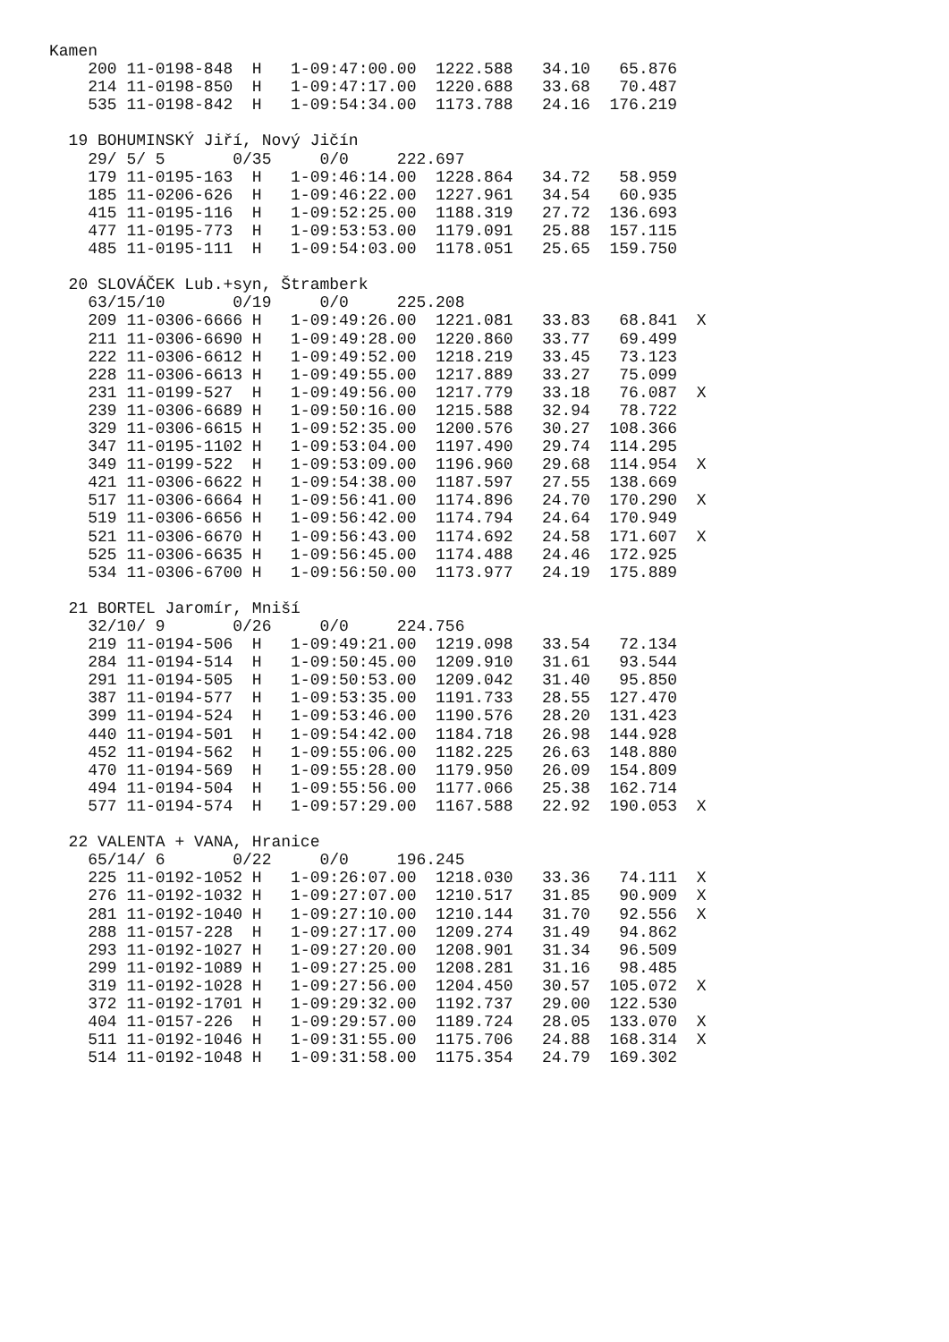Kamen
    200 11-0198-848  H   1-09:47:00.00  1222.588   34.10   65.876
    214 11-0198-850  H   1-09:47:17.00  1220.688   33.68   70.487
    535 11-0198-842  H   1-09:54:34.00  1173.788   24.16  176.219

  19 BOHUMINSKÝ Jiří, Nový Jičín
    29/ 5/ 5       0/35     0/0     222.697
    179 11-0195-163  H   1-09:46:14.00  1228.864   34.72   58.959
    185 11-0206-626  H   1-09:46:22.00  1227.961   34.54   60.935
    415 11-0195-116  H   1-09:52:25.00  1188.319   27.72  136.693
    477 11-0195-773  H   1-09:53:53.00  1179.091   25.88  157.115
    485 11-0195-111  H   1-09:54:03.00  1178.051   25.65  159.750

  20 SLOVÁČEK Lub.+syn, Štramberk
    63/15/10       0/19     0/0     225.208
    209 11-0306-6666 H   1-09:49:26.00  1221.081   33.83   68.841  X
    211 11-0306-6690 H   1-09:49:28.00  1220.860   33.77   69.499
    222 11-0306-6612 H   1-09:49:52.00  1218.219   33.45   73.123
    228 11-0306-6613 H   1-09:49:55.00  1217.889   33.27   75.099
    231 11-0199-527  H   1-09:49:56.00  1217.779   33.18   76.087  X
    239 11-0306-6689 H   1-09:50:16.00  1215.588   32.94   78.722
    329 11-0306-6615 H   1-09:52:35.00  1200.576   30.27  108.366
    347 11-0195-1102 H   1-09:53:04.00  1197.490   29.74  114.295
    349 11-0199-522  H   1-09:53:09.00  1196.960   29.68  114.954  X
    421 11-0306-6622 H   1-09:54:38.00  1187.597   27.55  138.669
    517 11-0306-6664 H   1-09:56:41.00  1174.896   24.70  170.290  X
    519 11-0306-6656 H   1-09:56:42.00  1174.794   24.64  170.949
    521 11-0306-6670 H   1-09:56:43.00  1174.692   24.58  171.607  X
    525 11-0306-6635 H   1-09:56:45.00  1174.488   24.46  172.925
    534 11-0306-6700 H   1-09:56:50.00  1173.977   24.19  175.889

  21 BORTEL Jaromír, Mniší
    32/10/ 9       0/26     0/0     224.756
    219 11-0194-506  H   1-09:49:21.00  1219.098   33.54   72.134
    284 11-0194-514  H   1-09:50:45.00  1209.910   31.61   93.544
    291 11-0194-505  H   1-09:50:53.00  1209.042   31.40   95.850
    387 11-0194-577  H   1-09:53:35.00  1191.733   28.55  127.470
    399 11-0194-524  H   1-09:53:46.00  1190.576   28.20  131.423
    440 11-0194-501  H   1-09:54:42.00  1184.718   26.98  144.928
    452 11-0194-562  H   1-09:55:06.00  1182.225   26.63  148.880
    470 11-0194-569  H   1-09:55:28.00  1179.950   26.09  154.809
    494 11-0194-504  H   1-09:55:56.00  1177.066   25.38  162.714
    577 11-0194-574  H   1-09:57:29.00  1167.588   22.92  190.053  X

  22 VALENTA + VANA, Hranice
    65/14/ 6       0/22     0/0     196.245
    225 11-0192-1052 H   1-09:26:07.00  1218.030   33.36   74.111  X
    276 11-0192-1032 H   1-09:27:07.00  1210.517   31.85   90.909  X
    281 11-0192-1040 H   1-09:27:10.00  1210.144   31.70   92.556  X
    288 11-0157-228  H   1-09:27:17.00  1209.274   31.49   94.862
    293 11-0192-1027 H   1-09:27:20.00  1208.901   31.34   96.509
    299 11-0192-1089 H   1-09:27:25.00  1208.281   31.16   98.485
    319 11-0192-1028 H   1-09:27:56.00  1204.450   30.57  105.072  X
    372 11-0192-1701 H   1-09:29:32.00  1192.737   29.00  122.530
    404 11-0157-226  H   1-09:29:57.00  1189.724   28.05  133.070  X
    511 11-0192-1046 H   1-09:31:55.00  1175.706   24.88  168.314  X
    514 11-0192-1048 H   1-09:31:58.00  1175.354   24.79  169.302